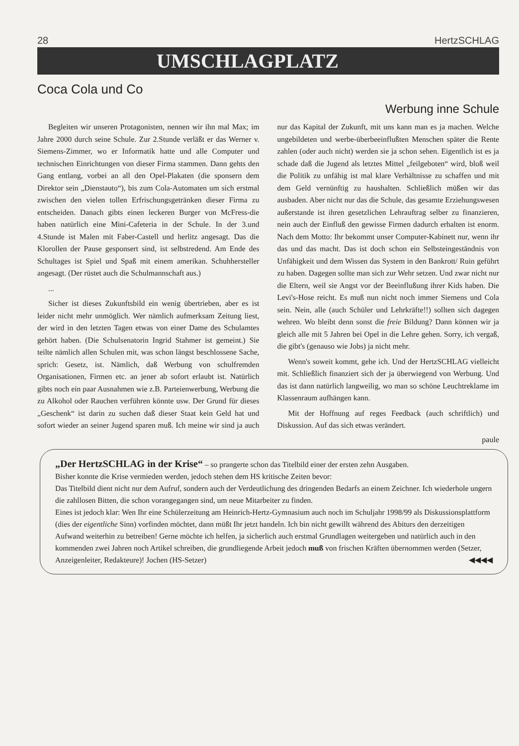28 HertzSCHLAG
UMSCHLAGPLATZ
Coca Cola und Co
Werbung inne Schule
Begleiten wir unseren Protagonisten, nennen wir ihn mal Max; im Jahre 2000 durch seine Schule. Zur 2.Stunde verläßt er das Werner v. Siemens-Zimmer, wo er Informatik hatte und alle Computer und technischen Einrichtungen von dieser Firma stammen. Dann gehts den Gang entlang, vorbei an all den Opel-Plakaten (die sponsern dem Direktor sein „Dienstauto“), bis zum Cola-Automaten um sich erstmal zwischen den vielen tollen Erfrischungsgetränken dieser Firma zu entscheiden. Danach gibts einen leckeren Burger von McFress-die haben natürlich eine Mini-Cafeteria in der Schule. In der 3.und 4.Stunde ist Malen mit Faber-Castell und herlitz angesagt. Das die Klorollen der Pause gesponsert sind, ist selbstredend. Am Ende des Schultages ist Spiel und Spaß mit einem amerikan. Schuhhersteller angesagt. (Der rüstet auch die Schulmannschaft aus.)
...
Sicher ist dieses Zukunftsbild ein wenig übertrieben, aber es ist leider nicht mehr unmöglich. Wer nämlich aufmerksam Zeitung liest, der wird in den letzten Tagen etwas von einer Dame des Schulamtes gehört haben. (Die Schulsenatorin Ingrid Stahmer ist gemeint.) Sie teilte nämlich allen Schulen mit, was schon längst beschlossene Sache, sprich: Gesetz, ist. Nämlich, daß Werbung von schulfremden Organisationen, Firmen etc. an jener ab sofort erlaubt ist. Natürlich gibts noch ein paar Ausnahmen wie z.B. Parteienwerbung, Werbung die zu Alkohol oder Rauchen verführen könnte usw. Der Grund für dieses „Geschenk“ ist darin zu suchen daß dieser Staat kein Geld hat und sofort wieder an seiner Jugend sparen muß. Ich meine wir sind ja auch nur das Kapital der Zukunft, mit uns kann man es ja machen. Welche ungebildeten und werbe-überbeeinflußten Menschen später die Rente zahlen (oder auch nicht) werden sie ja schon sehen. Eigentlich ist es ja schade daß die Jugend als letztes Mittel „feilgeboten“ wird, bloß weil die Politik zu unfähig ist mal klare Verhältnisse zu schaffen und mit dem Geld vernünftig zu haushalten. Schließlich müßen wir das ausbaden. Aber nicht nur das die Schule, das gesamte Erziehungswesen außerstande ist ihren gesetzlichen Lehrauftrag selber zu finanzieren, nein auch der Einfluß den gewisse Firmen dadurch erhalten ist enorm. Nach dem Motto: Ihr bekommt unser Computer-Kabinett nur, wenn ihr das und das macht. Das ist doch schon ein Selbsteingeständnis von Unfähigkeit und dem Wissen das System in den Bankrott/ Ruin geführt zu haben. Dagegen sollte man sich zur Wehr setzen. Und zwar nicht nur die Eltern, weil sie Angst vor der Beeinflußung ihrer Kids haben. Die Levi's-Hose reicht. Es muß nun nicht noch immer Siemens und Cola sein. Nein, alle (auch Schüler und Lehrkräfte!!) sollten sich dagegen wehren. Wo bleibt denn sonst die freie Bildung? Dann können wir ja gleich alle mit 5 Jahren bei Opel in die Lehre gehen. Sorry, ich vergaß, die gibt's (genauso wie Jobs) ja nicht mehr.
Wenn's soweit kommt, gehe ich. Und der HertzSCHLAG vielleicht mit. Schließlich finanziert sich der ja überwiegend von Werbung. Und das ist dann natürlich langweilig, wo man so schöne Leuchtreklame im Klassenraum aufhängen kann.
Mit der Hoffnung auf reges Feedback (auch schriftlich) und Diskussion. Auf das sich etwas verändert.
paule
„Der HertzSCHLAG in der Krise“ – so prangerte schon das Titelbild einer der ersten zehn Ausgaben.
Bisher konnte die Krise vermieden werden, jedoch stehen dem HS kritische Zeiten bevor:
Das Titelbild dient nicht nur dem Aufruf, sondern auch der Verdeutlichung des dringenden Bedarfs an einem Zeichner. Ich wiederhole ungern die zahllosen Bitten, die schon vorangegangen sind, um neue Mitarbeiter zu finden.
Eines ist jedoch klar: Wen Ihr eine Schülerzeitung am Heinrich-Hertz-Gymnasium auch noch im Schuljahr 1998/99 als Diskussionsplattform (dies der eigentliche Sinn) vorfinden möchtet, dann müßt Ihr jetzt handeln. Ich bin nicht gewillt während des Abiturs den derzeitigen Aufwand weiterhin zu betreiben! Gerne möchte ich helfen, ja sicherlich auch erstmal Grundlagen weitergeben und natürlich auch in den kommenden zwei Jahren noch Artikel schreiben, die grundliegende Arbeit jedoch muß von frischen Kräften übernommen werden (Setzer, Anzeigenleiter, Redakteure)! Jochen (HS-Setzer) ◀◀◀◀